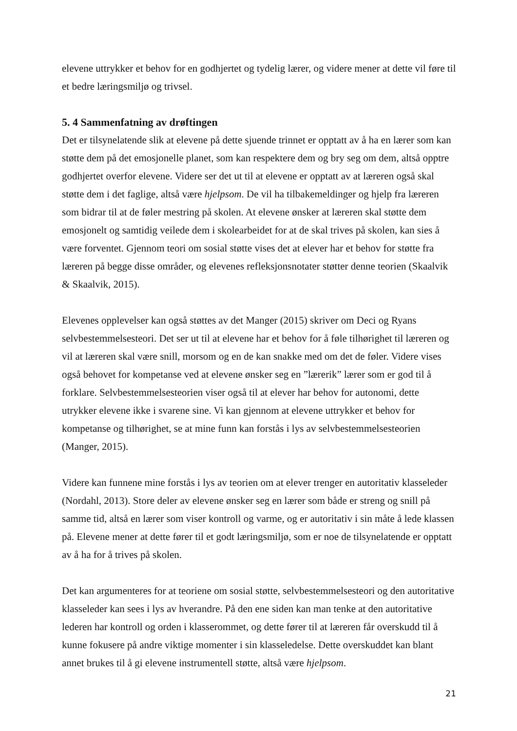elevene uttrykker et behov for en godhjertet og tydelig lærer, og videre mener at dette vil føre til et bedre læringsmiljø og trivsel.
5. 4 Sammenfatning av drøftingen
Det er tilsynelatende slik at elevene på dette sjuende trinnet er opptatt av å ha en lærer som kan støtte dem på det emosjonelle planet, som kan respektere dem og bry seg om dem, altså opptre godhjertet overfor elevene. Videre ser det ut til at elevene er opptatt av at læreren også skal støtte dem i det faglige, altså være hjelpsom. De vil ha tilbakemeldinger og hjelp fra læreren som bidrar til at de føler mestring på skolen. At elevene ønsker at læreren skal støtte dem emosjonelt og samtidig veilede dem i skolearbeidet for at de skal trives på skolen, kan sies å være forventet. Gjennom teori om sosial støtte vises det at elever har et behov for støtte fra læreren på begge disse områder, og elevenes refleksjonsnotater støtter denne teorien (Skaalvik & Skaalvik, 2015).
Elevenes opplevelser kan også støttes av det Manger (2015) skriver om Deci og Ryans selvbestemmelsesteori. Det ser ut til at elevene har et behov for å føle tilhørighet til læreren og vil at læreren skal være snill, morsom og en de kan snakke med om det de føler. Videre vises også behovet for kompetanse ved at elevene ønsker seg en ”lærerik” lærer som er god til å forklare. Selvbestemmelsesteorien viser også til at elever har behov for autonomi, dette utrykker elevene ikke i svarene sine. Vi kan gjennom at elevene uttrykker et behov for kompetanse og tilhørighet, se at mine funn kan forstås i lys av selvbestemmelsesteorien (Manger, 2015).
Videre kan funnene mine forstås i lys av teorien om at elever trenger en autoritativ klasseleder (Nordahl, 2013). Store deler av elevene ønsker seg en lærer som både er streng og snill på samme tid, altså en lærer som viser kontroll og varme, og er autoritativ i sin måte å lede klassen på. Elevene mener at dette fører til et godt læringsmiljø, som er noe de tilsynelatende er opptatt av å ha for å trives på skolen.
Det kan argumenteres for at teoriene om sosial støtte, selvbestemmelsesteori og den autoritative klasseleder kan sees i lys av hverandre. På den ene siden kan man tenke at den autoritative lederen har kontroll og orden i klasserommet, og dette fører til at læreren får overskudd til å kunne fokusere på andre viktige momenter i sin klasseledelse. Dette overskuddet kan blant annet brukes til å gi elevene instrumentell støtte, altså være hjelpsom.
21